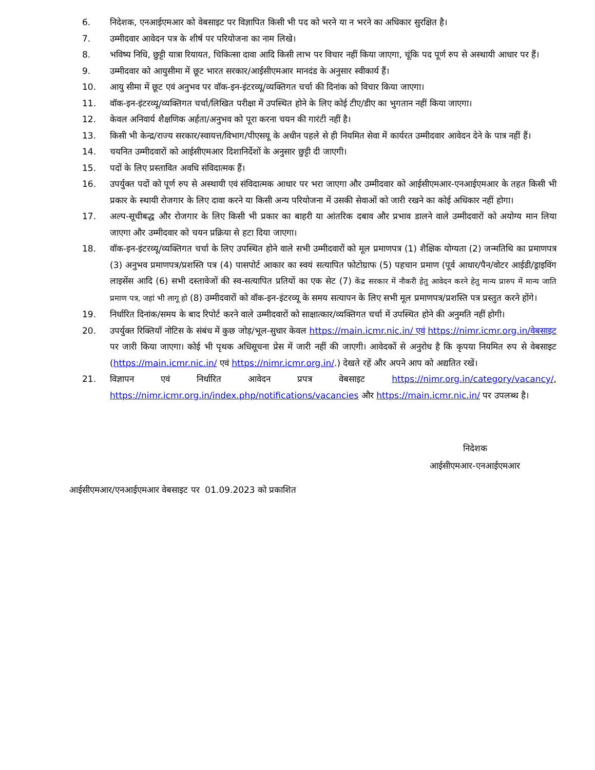6. निदेशक, एनआईएमआर को वेबसाइट पर विज्ञापित किसी भी पद को भरने या न भरने का अधिकार सुरक्षित है।
7. उम्मीदवार आवेदन पत्र के शीर्ष पर परियोजना का नाम लिखे।
8. भविष्य निधि, छुट्टी यात्रा रियायत, चिकित्सा दावा आदि किसी लाभ पर विचार नहीं किया जाएगा, चूंकि पद पूर्ण रुप से अस्थायी आधार पर हैं।
9. उम्मीदवार को आयुसीमा में छूट भारत सरकार/आईसीएमआर मानदंड के अनुसार स्वीकार्य हैं।
10. आयु सीमा में छूट एवं अनुभव पर वॉक-इन-इंटरव्यू/व्यक्तिगत चर्चा की दिनांक को विचार किया जाएगा।
11. वॉक-इन-इंटरव्यू/व्यक्तिगत चर्चा/लिखित परीक्षा में उपस्थित होने के लिए कोई टीए/डीए का भुगतान नहीं किया जाएगा।
12. केवल अनिवार्य शैक्षणिक अर्हता/अनुभव को पूरा करना चयन की गारंटी नहीं है।
13. किसी भी केन्द्र/राज्य सरकार/स्वायत्त/विभाग/पीएसयू के अधीन पहले से ही नियमित सेवा में कार्यरत उम्मीदवार आवेदन देने के पात्र नहीं हैं।
14. चयनित उम्मीदवारों को आईसीएमआर दिशानिर्देशों के अनुसार छुट्टी दी जाएगी।
15. पदों के लिए प्रस्तावित अवधि संविदात्मक हैं।
16. उपर्युक्त पदों को पूर्ण रुप से अस्थायी एवं संविदात्मक आधार पर भरा जाएगा और उम्मीदवार को आईसीएमआर-एनआईएमआर के तहत किसी भी प्रकार के स्थायी रोजगार के लिए दावा करने या किसी अन्य परियोजना में उसकी सेवाओं को जारी रखने का कोई अधिकार नहीं होगा।
17. अल्प-सूचीबद्ध और रोजगार के लिए किसी भी प्रकार का बाहरी या आंतरिक दबाव और प्रभाव डालने वाले उम्मीदवारों को अयोग्य मान लिया जाएगा और उम्मीदवार को चयन प्रक्रिया से हटा दिया जाएगा।
18. वॉक-इन-इंटरव्यू/व्यक्तिगत चर्चा के लिए उपस्थित होने वाले सभी उम्मीदवारों को मूल प्रमाणपत्र (1) शैक्षिक योग्यता (2) जन्मतिथि का प्रमाणपत्र (3) अनुभव प्रमाणपत्र/प्रशस्ति पत्र (4) पासपोर्ट आकार का स्वयं सत्यापित फोटोग्राफ (5) पहचान प्रमाण (पूर्व आधार/पैन/वोटर आईडी/ड्राइविंग लाइसेंस आदि (6) सभी दस्तावेजों की स्व-सत्यापित प्रतियों का एक सेट (7) केंद्र सरकार में नौकरी हेतु आवेदन करने हेतु मान्य प्रारुप में मान्य जाति प्रमाण पत्र, जहां भी लागू हो (8) उम्मीदवारों को वॉक-इन-इंटरव्यू के समय सत्यापन के लिए सभी मूल प्रमाणपत्र/प्रशस्ति पत्र प्रस्तुत करने होंगे।
19. निर्धारित दिनांक/समय के बाद रिपोर्ट करने वाले उम्मीदवारों को साक्षात्कार/व्यक्तिगत चर्चा में उपस्थित होने की अनुमति नहीं होगी।
20. उपर्युक्त रिक्तियॉं नोटिस के संबंध में कुछ जोड़/भूल-सुधार केवल https://main.icmr.nic.in/ एवं https://nimr.icmr.org.in/वेबसाइट पर जारी किया जाएगा। कोई भी पृथक अधिसूचना प्रेस में जारी नहीं की जाएगी। आवेदकों से अनुरोध है कि कृपया नियमित रुप से वेबसाइट (https://main.icmr.nic.in/ एवं https://nimr.icmr.org.in/.) देखते रहें और अपने आप को अद्यतित रखें।
21. विज्ञापन एवं निर्धारित आवेदन प्रपत्र वेबसाइट https://nimr.org.in/category/vacancy/, https://nimr.icmr.org.in/index.php/notifications/vacancies और https://main.icmr.nic.in/ पर उपलब्ध है।
निदेशक
आईसीएमआर-एनआईएमआर
आईसीएमआर/एनआईएमआर वेबसाइट पर 01.09.2023 को प्रकाशित